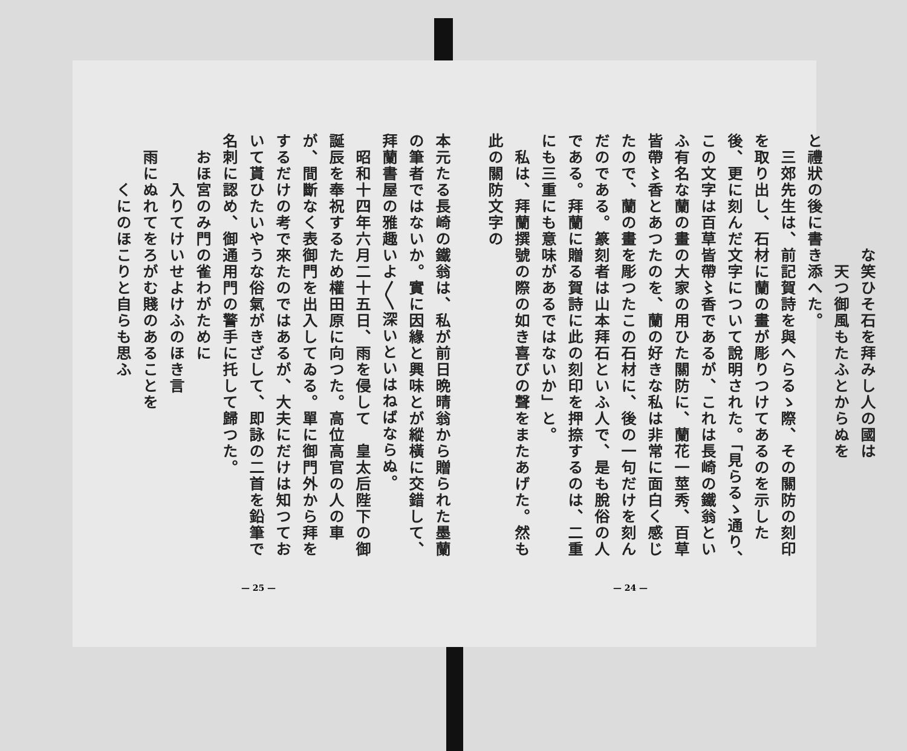な笑ひそ石を拜みし人の國は
　　　　　　　　天つ御風もたふとからぬを
と禮狀の後に書き添へた。
　三郊先生は、前記賀詩を與へらるゝ際、その關防の刻印を取り出し、石材に蘭の畫が彫りつけてあるのを示した後、更に刻んだ文字について說明された。「見らるゝ通り、この文字は百草皆帶〻香であるが、これは長崎の鐵翁といふ有名な蘭の畫の大家の用ひた關防に、蘭花一莖秀、百草皆帶〻香とあつたのを、蘭の好きな私は非常に面白く感じたので、蘭の畫を彫つたこの石材に、後の一句だけを刻んだのである。篆刻者は山本拜石といふ人で、是も脫俗の人である。拜蘭に贈る賀詩に此の刻印を押捺するのは、二重にも三重にも意味があるではないか」と。
　私は、拜蘭撰號の際の如き喜びの聲をまたあげた。然も此の關防文字の
— 24 —
本元たる長崎の鐵翁は、私が前日晩晴翁から贈られた墨蘭の筆者ではないか。實に因緣と興味とが縱橫に交錯して、拜蘭書屋の雅趣いよ〳〵深いといはねばならぬ。
　昭和十四年六月二十五日、雨を侵して　皇太后陛下の御誕辰を奉祝するため權田原に向つた。高位高官の人の車が、間斷なく表御門を出入してゐる。單に御門外から拜をするだけの考で來たのではあるが、大夫にだけは知つておいて貰ひたいやうな俗氣がきざして、即詠の二首を鉛筆で名刺に認め、御通用門の警手に托して歸つた。
　おほ宮のみ門の雀わがために
　　　入りてけいせよけふのほき言
　雨にぬれてをろがむ賤のあることを
　　　くにのほこりと自らも思ふ
— 25 —